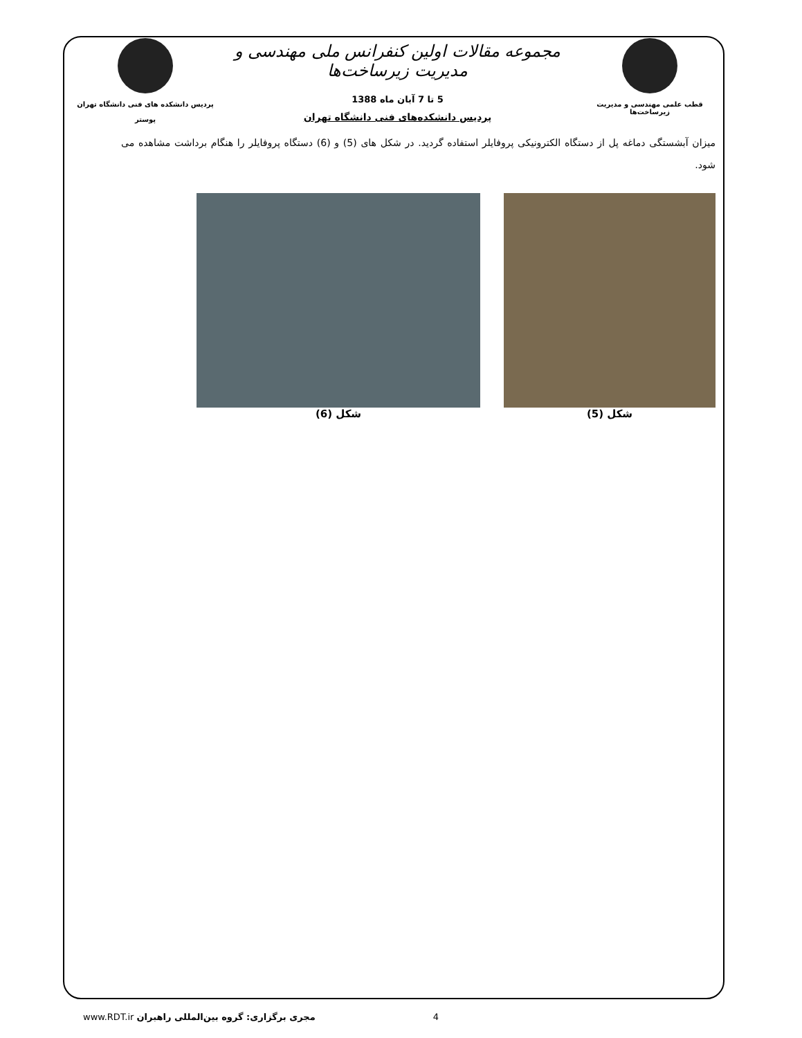قطب علمی مهندسی و مدیریت زیرساخت‌ها
مجموعه مقالات اولین کنفرانس ملی مهندسی و مدیریت زیرساخت‌ها
5 تا 7 آبان ماه 1388
پردیس دانشکده‌های فنی دانشگاه تهران
پردیس دانشکده های فنی دانشگاه تهران
پوستر
میزان آبشستگی دماغه پل از دستگاه الکترونیکی پروفایلر استفاده گردید. در شکل های (5) و (6) دستگاه پروفایلر را هنگام برداشت مشاهده می شود.
شکل (5) شکل (6)
www.RDT.ir مجری برگزاری: گروه بین‌المللی راهبران 4